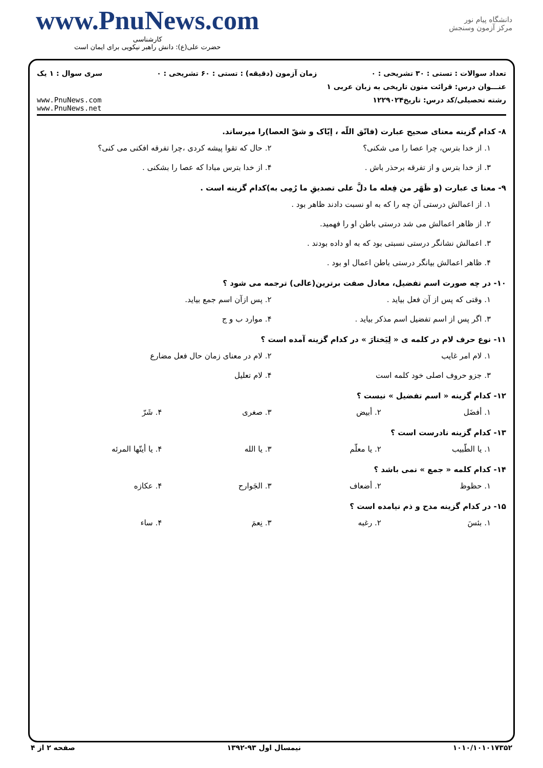www.PnuNews.com
کارشناسی
حضرت علی(ع): دانش راهبر نیکویی برای ایمان است
دانشگاه پیام نور
مرکز آزمون وسنجش
تعداد سوالات : تستی : ۳۰ تشریحی : ۰ زمان آزمون (دقیقه) : تستی : ۶۰ تشریحی : ۰ سری سوال : ۱ یک
عنـــوان درس: قرائت متون تاریخی به زبان عربی ۱
رشته تحصیلی/کد درس: تاریخ۱۲۲۹۰۲۴ www.PnuNews.com
www.PnuNews.net
۸- کدام گزینه معنای صحیح عبارت (فاتّق اللّه ، إیّاک و شقّ العصا)را میرساند.
۱. از خدا بترس، چرا عصا را می شکنی؟ ۲. حال که تقوا پیشه کردی ،چرا تفرقه افکنی می کنی؟ ۳. از خدا بترس و از تفرقه برحذر باش . ۴. از خدا بترس مبادا که عصا را بشکنی .
۹- معنا ی عبارت (و ظَهَر من فِعله ما دلَّ علی تصدیقِ ما رُمِی به)کدام گزینه است .
۱. از اعمالش درستی آن چه را که به او نسبت دادند ظاهر بود .
۲. از ظاهر اعمالش می شد درستی باطن او را فهمید.
۳. اعمالش نشانگر درستی نسبتی بود که به او داده بودند .
۴. ظاهر اعمالش بیانگر درستی باطن اعمال او بود .
۱۰- در چه صورت اسم تفضیل، معادل صفت برترین(عالی) ترجمه می شود ؟
۱. وقتی که پس از آن فعل بیاید . ۲. پس ازآن اسم جمع بیاید. ۳. اگر پس از اسم تفضیل اسم مذکر بیاید . ۴. موارد ب و ج
۱۱- نوع حرف لام در کلمه ی « لِیَختارَ » در کدام گزینه آمده است ؟
۱. لام امر غایب ۲. لام در معنای زمان حال فعل مضارع ۳. جزو حروف اصلی خود کلمه است ۴. لام تعلیل
۱۲- کدام گزینه « اسم تفضیل » نیست ؟
۱. أفضَل ۲. أبیض ۳. صغری ۴. شَرّ
۱۳- کدام گزینه نادرست است ؟
۱. یا الطّبیب ۲. یا معلّم ۳. یا الله ۴. یا أیتّها المرئه
۱۴- کدام کلمه « جمع » نمی باشد ؟
۱. حظوظ ۲. أضعاف ۳. الجَوارح ۴. عکازه
۱۵- در کدام گزینه مدح و ذم نیامده است ؟
۱. بئسَ ۲. رغبه ۳. نِعمَ ۴. ساء
۱۰۱۰/۱۰۱۰۱۷۳۵۲ نیمسال اول ۹۳-۱۳۹۲ صفحه ۲ از ۴